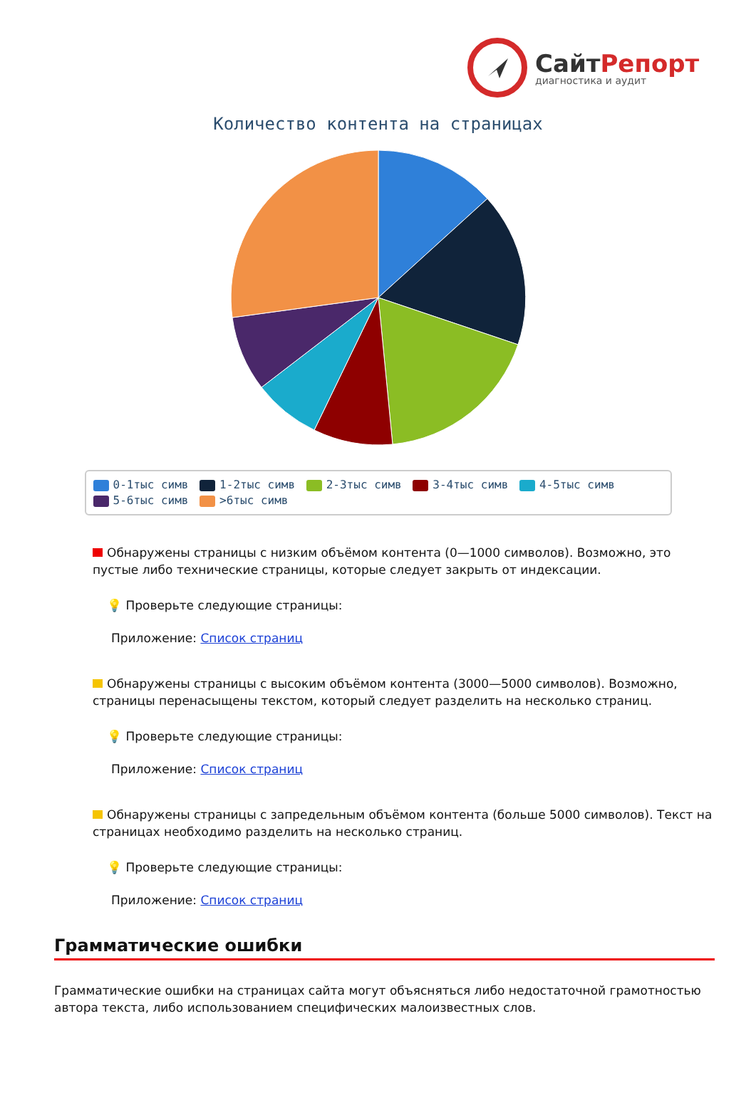СайтРепорт
диагностика и аудит
Количество контента на страницах
0-1тыс симв 1-2тыс симв 2-3тыс симв 3-4тыс симв 4-5тыс симв
5-6тыс симв >6тыс симв
Обнаружены страницы с низким объёмом контента (0—1000 символов). Возможно, это пустые либо технические страницы, которые следует закрыть от индексации.
💡 Проверьте следующие страницы:
Приложение: Список страниц
Обнаружены страницы с высоким объёмом контента (3000—5000 символов). Возможно, страницы перенасыщены текстом, который следует разделить на несколько страниц.
💡 Проверьте следующие страницы:
Приложение: Список страниц
Обнаружены страницы с запредельным объёмом контента (больше 5000 символов). Текст на страницах необходимо разделить на несколько страниц.
💡 Проверьте следующие страницы:
Приложение: Список страниц
Грамматические ошибки
Грамматические ошибки на страницах сайта могут объясняться либо недостаточной грамотностью автора текста, либо использованием специфических малоизвестных слов.